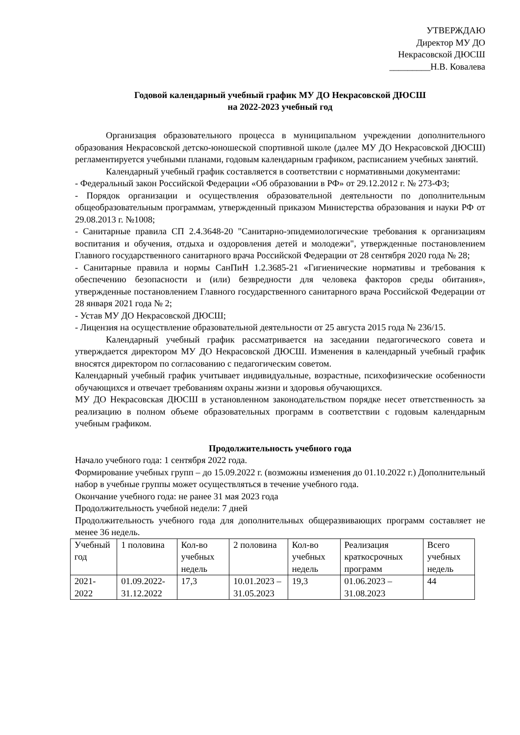УТВЕРЖДАЮ
Директор МУ ДО
Некрасовской ДЮСШ
_________Н.В. Ковалева
Годовой календарный учебный график МУ ДО Некрасовской ДЮСШ
на 2022-2023 учебный год
Организация образовательного процесса в муниципальном учреждении дополнительного образования Некрасовской детско-юношеской спортивной школе (далее МУ ДО Некрасовской ДЮСШ) регламентируется учебными планами, годовым календарным графиком, расписанием учебных занятий.
Календарный учебный график составляется в соответствии с нормативными документами:
- Федеральный закон Российской Федерации «Об образовании в РФ» от 29.12.2012 г. № 273-ФЗ;
- Порядок организации и осуществления образовательной деятельности по дополнительным общеобразовательным программам, утвержденный приказом Министерства образования и науки РФ от 29.08.2013 г. №1008;
- Санитарные правила СП 2.4.3648-20 "Санитарно-эпидемиологические требования к организациям воспитания и обучения, отдыха и оздоровления детей и молодежи", утвержденные постановлением Главного государственного санитарного врача Российской Федерации от 28 сентября 2020 года № 28;
- Санитарные правила и нормы СанПиН 1.2.3685-21 «Гигиенические нормативы и требования к обеспечению безопасности и (или) безвредности для человека факторов среды обитания», утвержденные постановлением Главного государственного санитарного врача Российской Федерации от 28 января 2021 года № 2;
- Устав МУ ДО Некрасовской ДЮСШ;
- Лицензия на осуществление образовательной деятельности от 25 августа 2015 года № 236/15.
Календарный учебный график рассматривается на заседании педагогического совета и утверждается директором МУ ДО Некрасовской ДЮСШ. Изменения в календарный учебный график вносятся директором по согласованию с педагогическим советом.
Календарный учебный график учитывает индивидуальные, возрастные, психофизические особенности обучающихся и отвечает требованиям охраны жизни и здоровья обучающихся.
МУ ДО Некрасовская ДЮСШ в установленном законодательством порядке несет ответственность за реализацию в полном объеме образовательных программ в соответствии с годовым календарным учебным графиком.
Продолжительность учебного года
Начало учебного года: 1 сентября 2022 года.
Формирование учебных групп – до 15.09.2022 г. (возможны изменения до 01.10.2022 г.) Дополнительный набор в учебные группы может осуществляться в течение учебного года.
Окончание учебного года: не ранее 31 мая 2023 года
Продолжительность учебной недели: 7 дней
Продолжительность учебного года для дополнительных общеразвивающих программ составляет не менее 36 недель.
| Учебный год | 1 половина | Кол-во учебных недель | 2 половина | Кол-во учебных недель | Реализация краткосрочных программ | Всего учебных недель |
| 2021-2022 | 01.09.2022-31.12.2022 | 17,3 | 10.01.2023 – 31.05.2023 | 19,3 | 01.06.2023 – 31.08.2023 | 44 |